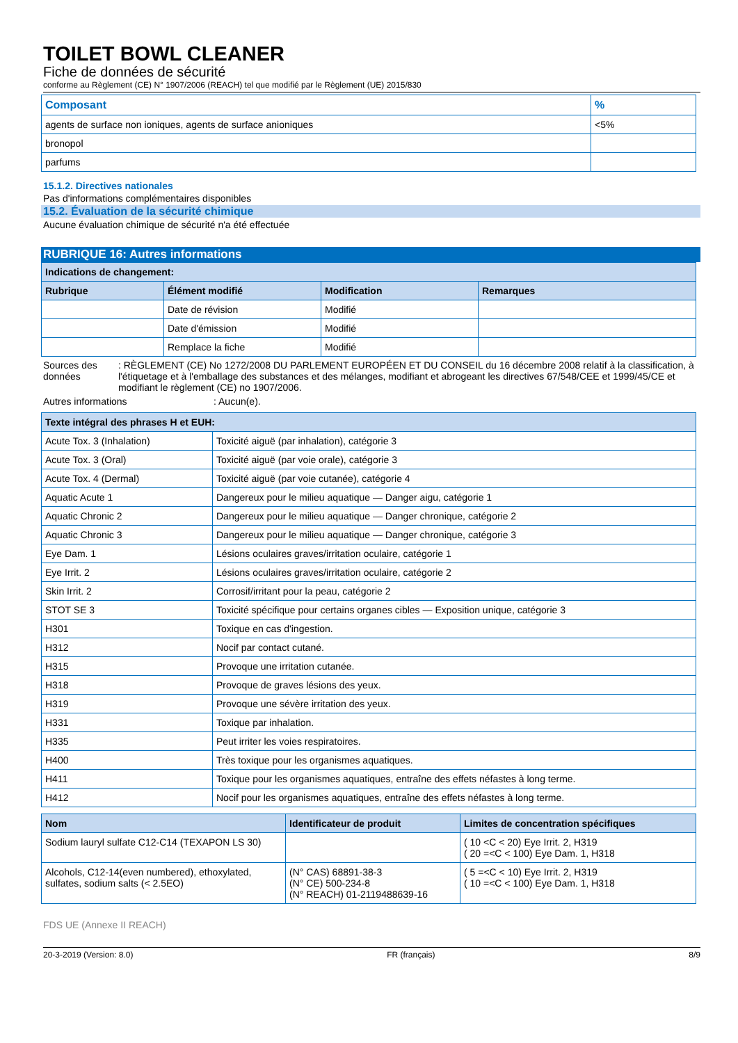TOILET BOWL CLEANER
Fiche de données de sécurité
conforme au Règlement (CE) N° 1907/2006 (REACH) tel que modifié par le Règlement (UE) 2015/830
| Composant | % |
| agents de surface non ioniques, agents de surface anioniques | <5% |
| bronopol | |
| parfums | |
15.1.2. Directives nationales
Pas d'informations complémentaires disponibles
15.2. Évaluation de la sécurité chimique
Aucune évaluation chimique de sécurité n'a été effectuée
RUBRIQUE 16: Autres informations
| Indications de changement: | | | |
| --- | --- | --- | --- |
| Rubrique | Élément modifié | Modification | Remarques |
| | Date de révision | Modifié | |
| | Date d'émission | Modifié | |
| | Remplace la fiche | Modifié | |
Sources des données : RÈGLEMENT (CE) No 1272/2008 DU PARLEMENT EUROPÉEN ET DU CONSEIL du 16 décembre 2008 relatif à la classification, à l'étiquetage et à l'emballage des substances et des mélanges, modifiant et abrogeant les directives 67/548/CEE et 1999/45/CE et modifiant le règlement (CE) no 1907/2006.
Autres informations : Aucun(e).
| Texte intégral des phrases H et EUH: | |
| --- | --- |
| Acute Tox. 3 (Inhalation) | Toxicité aiguë (par inhalation), catégorie 3 |
| Acute Tox. 3 (Oral) | Toxicité aiguë (par voie orale), catégorie 3 |
| Acute Tox. 4 (Dermal) | Toxicité aiguë (par voie cutanée), catégorie 4 |
| Aquatic Acute 1 | Dangereux pour le milieu aquatique — Danger aigu, catégorie 1 |
| Aquatic Chronic 2 | Dangereux pour le milieu aquatique — Danger chronique, catégorie 2 |
| Aquatic Chronic 3 | Dangereux pour le milieu aquatique — Danger chronique, catégorie 3 |
| Eye Dam. 1 | Lésions oculaires graves/irritation oculaire, catégorie 1 |
| Eye Irrit. 2 | Lésions oculaires graves/irritation oculaire, catégorie 2 |
| Skin Irrit. 2 | Corrosif/irritant pour la peau, catégorie 2 |
| STOT SE 3 | Toxicité spécifique pour certains organes cibles — Exposition unique, catégorie 3 |
| H301 | Toxique en cas d'ingestion. |
| H312 | Nocif par contact cutané. |
| H315 | Provoque une irritation cutanée. |
| H318 | Provoque de graves lésions des yeux. |
| H319 | Provoque une sévère irritation des yeux. |
| H331 | Toxique par inhalation. |
| H335 | Peut irriter les voies respiratoires. |
| H400 | Très toxique pour les organismes aquatiques. |
| H411 | Toxique pour les organismes aquatiques, entraîne des effets néfastes à long terme. |
| H412 | Nocif pour les organismes aquatiques, entraîne des effets néfastes à long terme. |
| Nom | Identificateur de produit | Limites de concentration spécifiques |
| --- | --- | --- |
| Sodium lauryl sulfate C12-C14 (TEXAPON LS 30) | | ( 10 <C < 20) Eye Irrit. 2, H319 ( 20 =<C < 100) Eye Dam. 1, H318 |
| Alcohols, C12-14(even numbered), ethoxylated, sulfates, sodium salts (< 2.5EO) | (N° CAS) 68891-38-3 (N° CE) 500-234-8 (N° REACH) 01-2119488639-16 | ( 5 =<C < 10) Eye Irrit. 2, H319 ( 10 =<C < 100) Eye Dam. 1, H318 |
FDS UE (Annexe II REACH)
20-3-2019 (Version: 8.0) FR (français) 8/9